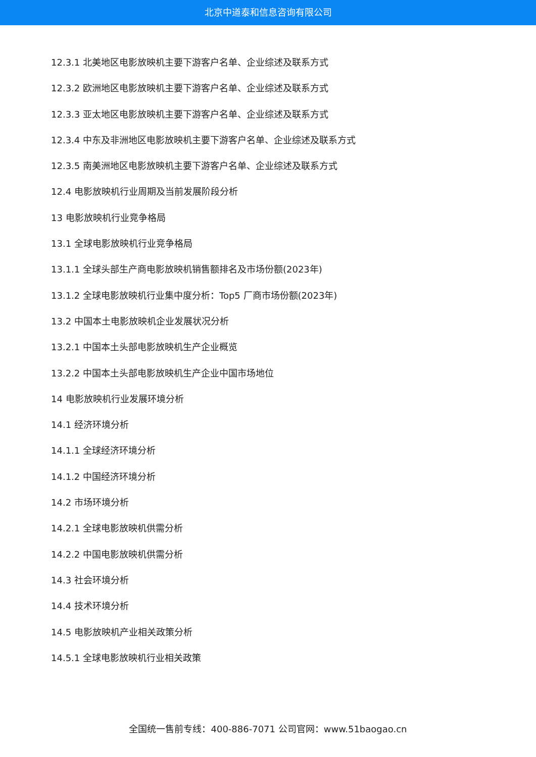北京中道泰和信息咨询有限公司
12.3.1 北美地区电影放映机主要下游客户名单、企业综述及联系方式
12.3.2 欧洲地区电影放映机主要下游客户名单、企业综述及联系方式
12.3.3 亚太地区电影放映机主要下游客户名单、企业综述及联系方式
12.3.4 中东及非洲地区电影放映机主要下游客户名单、企业综述及联系方式
12.3.5 南美洲地区电影放映机主要下游客户名单、企业综述及联系方式
12.4 电影放映机行业周期及当前发展阶段分析
13 电影放映机行业竞争格局
13.1 全球电影放映机行业竞争格局
13.1.1 全球头部生产商电影放映机销售额排名及市场份额(2023年)
13.1.2 全球电影放映机行业集中度分析：Top5 厂商市场份额(2023年)
13.2 中国本土电影放映机企业发展状况分析
13.2.1 中国本土头部电影放映机生产企业概览
13.2.2 中国本土头部电影放映机生产企业中国市场地位
14 电影放映机行业发展环境分析
14.1 经济环境分析
14.1.1 全球经济环境分析
14.1.2 中国经济环境分析
14.2 市场环境分析
14.2.1 全球电影放映机供需分析
14.2.2 中国电影放映机供需分析
14.3 社会环境分析
14.4 技术环境分析
14.5 电影放映机产业相关政策分析
14.5.1 全球电影放映机行业相关政策
全国统一售前专线：400-886-7071 公司官网：www.51baogao.cn